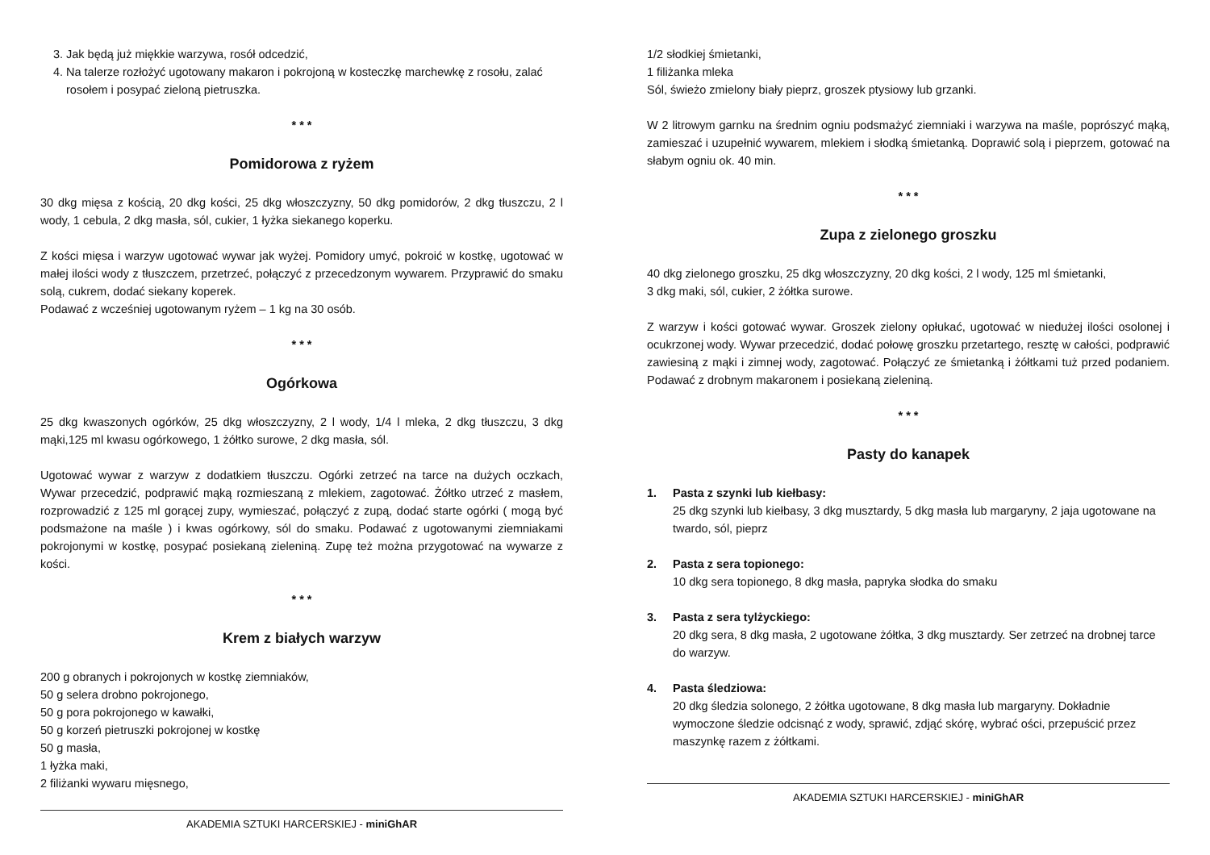3. Jak będą już miękkie warzywa, rosół odcedzić,
4. Na talerze rozłożyć ugotowany makaron i pokrojoną w kosteczkę marchewkę z rosołu, zalać rosołem i posypać zieloną pietruszka.
* * *
Pomidorowa z ryżem
30 dkg mięsa z kością, 20 dkg kości, 25 dkg włoszczyzny, 50 dkg pomidorów, 2 dkg tłuszczu, 2 l wody, 1 cebula, 2 dkg masła, sól, cukier, 1 łyżka siekanego koperku.
Z kości mięsa i warzyw ugotować wywar jak wyżej. Pomidory umyć, pokroić w kostkę, ugotować w małej ilości wody z tłuszczem, przetrzeć, połączyć z przecedzonym wywarem. Przyprawić do smaku solą, cukrem, dodać siekany koperek.
Podawać z wcześniej ugotowanym ryżem – 1 kg na 30 osób.
* * *
Ogórkowa
25 dkg kwaszonych ogórków, 25 dkg włoszczyzny, 2 l wody, 1/4 l mleka, 2 dkg tłuszczu, 3 dkg mąki,125 ml kwasu ogórkowego, 1 żółtko surowe, 2 dkg masła, sól.
Ugotować wywar z warzyw z dodatkiem tłuszczu. Ogórki zetrzeć na tarce na dużych oczkach, Wywar przecedzić, podprawić mąką rozmieszaną z mlekiem, zagotować. Żółtko utrzeć z masłem, rozprowadzić z 125 ml gorącej zupy, wymieszać, połączyć z zupą, dodać starte ogórki ( mogą być podsmażone na maśle ) i kwas ogórkowy, sól do smaku. Podawać z ugotowanymi ziemniakami pokrojonymi w kostkę, posypać posiekaną zieleniną. Zupę też można przygotować na wywarze z kości.
* * *
Krem z białych warzyw
200 g obranych i pokrojonych w kostkę ziemniaków,
50 g selera drobno pokrojonego,
50 g pora pokrojonego w kawałki,
50 g korzeń pietruszki pokrojonej w kostkę
50 g masła,
1 łyżka maki,
2 filiżanki wywaru mięsnego,
AKADEMIA SZTUKI HARCERSKIEJ - miniGhAR
1/2 słodkiej śmietanki,
1 filiżanka mleka
Sól, świeżo zmielony biały pieprz, groszek ptysiowy lub grzanki.
W 2 litrowym garnku na średnim ogniu podsmażyć ziemniaki i warzywa na maśle, poprószyć mąką, zamieszać i uzupełnić wywarem, mlekiem i słodką śmietanką. Doprawić solą i pieprzem, gotować na słabym ogniu ok. 40 min.
* * *
Zupa z zielonego groszku
40 dkg zielonego groszku, 25 dkg włoszczyzny, 20 dkg kości, 2 l wody, 125 ml śmietanki,
3 dkg maki, sól, cukier, 2 żółtka surowe.
Z warzyw i kości gotować wywar. Groszek zielony opłukać, ugotować w niedużej ilości osolonej i ocukrzonej wody. Wywar przecedzić, dodać połowę groszku przetartego, resztę w całości, podprawić zawiesiną z mąki i zimnej wody, zagotować. Połączyć ze śmietanką i żółtkami tuż przed podaniem. Podawać z drobnym makaronem i posiekaną zieleniną.
* * *
Pasty do kanapek
1. Pasta z szynki lub kiełbasy:
25 dkg szynki lub kiełbasy, 3 dkg musztardy, 5 dkg masła lub margaryny, 2 jaja ugotowane na twardo, sól, pieprz
2. Pasta z sera topionego:
10 dkg sera topionego, 8 dkg masła, papryka słodka do smaku
3. Pasta z sera tylżyckiego:
20 dkg sera, 8 dkg masła, 2 ugotowane żółtka, 3 dkg musztardy. Ser zetrzeć na drobnej tarce do warzyw.
4. Pasta śledziowa:
20 dkg śledzia solonego, 2 żółtka ugotowane, 8 dkg masła lub margaryny. Dokładnie wymoczone śledzie odcisnąć z wody, sprawić, zdjąć skórę, wybrać ości, przepuścić przez maszynkę razem z żółtkami.
AKADEMIA SZTUKI HARCERSKIEJ - miniGhAR